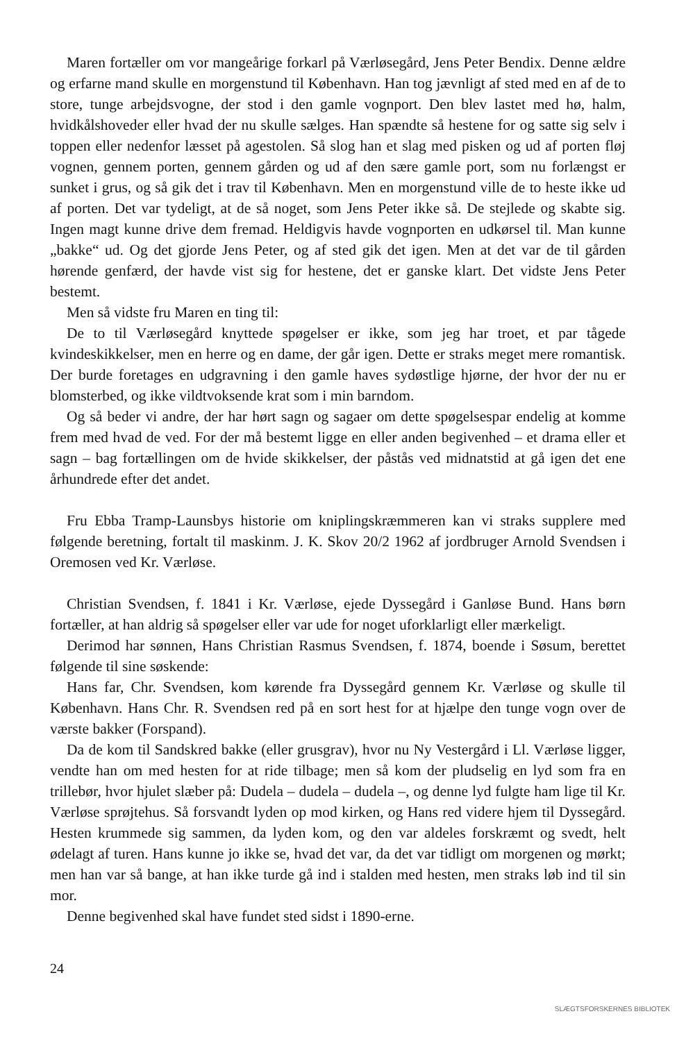Maren fortæller om vor mangeårige forkarl på Værløsegård, Jens Peter Bendix. Denne ældre og erfarne mand skulle en morgenstund til København. Han tog jævnligt af sted med en af de to store, tunge arbejdsvogne, der stod i den gamle vognport. Den blev lastet med hø, halm, hvidkålshoveder eller hvad der nu skulle sælges. Han spændte så hestene for og satte sig selv i toppen eller nedenfor læsset på agestolen. Så slog han et slag med pisken og ud af porten fløj vognen, gennem porten, gennem gården og ud af den sære gamle port, som nu forlængst er sunket i grus, og så gik det i trav til København. Men en morgenstund ville de to heste ikke ud af porten. Det var tydeligt, at de så noget, som Jens Peter ikke så. De stejlede og skabte sig. Ingen magt kunne drive dem fremad. Heldigvis havde vognporten en udkørsel til. Man kunne „bakke“ ud. Og det gjorde Jens Peter, og af sted gik det igen. Men at det var de til gården hørende genfærd, der havde vist sig for hestene, det er ganske klart. Det vidste Jens Peter bestemt.
Men så vidste fru Maren en ting til:
De to til Værløsegård knyttede spøgelser er ikke, som jeg har troet, et par tågede kvindeskikkelser, men en herre og en dame, der går igen. Dette er straks meget mere romantisk. Der burde foretages en udgravning i den gamle haves sydøstlige hjørne, der hvor der nu er blomsterbed, og ikke vildtvoksende krat som i min barndom.
Og så beder vi andre, der har hørt sagn og sagaer om dette spøgelsespar endelig at komme frem med hvad de ved. For der må bestemt ligge en eller anden begivenhed – et drama eller et sagn – bag fortællingen om de hvide skikkelser, der påstås ved midnatstid at gå igen det ene århundrede efter det andet.
Fru Ebba Tramp-Launsbys historie om kniplingskræmmeren kan vi straks supplere med følgende beretning, fortalt til maskinm. J. K. Skov 20/2 1962 af jordbruger Arnold Svendsen i Oremosen ved Kr. Værløse.
Christian Svendsen, f. 1841 i Kr. Værløse, ejede Dyssegård i Ganløse Bund. Hans børn fortæller, at han aldrig så spøgelser eller var ude for noget uforklarligt eller mærkeligt.
Derimod har sønnen, Hans Christian Rasmus Svendsen, f. 1874, boende i Søsum, berettet følgende til sine søskende:
Hans far, Chr. Svendsen, kom kørende fra Dyssegård gennem Kr. Værløse og skulle til København. Hans Chr. R. Svendsen red på en sort hest for at hjælpe den tunge vogn over de værste bakker (Forspand).
Da de kom til Sandskred bakke (eller grusgrav), hvor nu Ny Vestergård i Ll. Værløse ligger, vendte han om med hesten for at ride tilbage; men så kom der pludselig en lyd som fra en trillebør, hvor hjulet slæber på: Dudela – dudela – dudela –, og denne lyd fulgte ham lige til Kr. Værløse sprøjtehus. Så forsvandt lyden op mod kirken, og Hans red videre hjem til Dyssegård. Hesten krummede sig sammen, da lyden kom, og den var aldeles forskræmt og svedt, helt ødelagt af turen. Hans kunne jo ikke se, hvad det var, da det var tidligt om morgenen og mørkt; men han var så bange, at han ikke turde gå ind i stalden med hesten, men straks løb ind til sin mor.
Denne begivenhed skal have fundet sted sidst i 1890-erne.
24
SLÆGTSFORSKERNES BIBLIOTEK